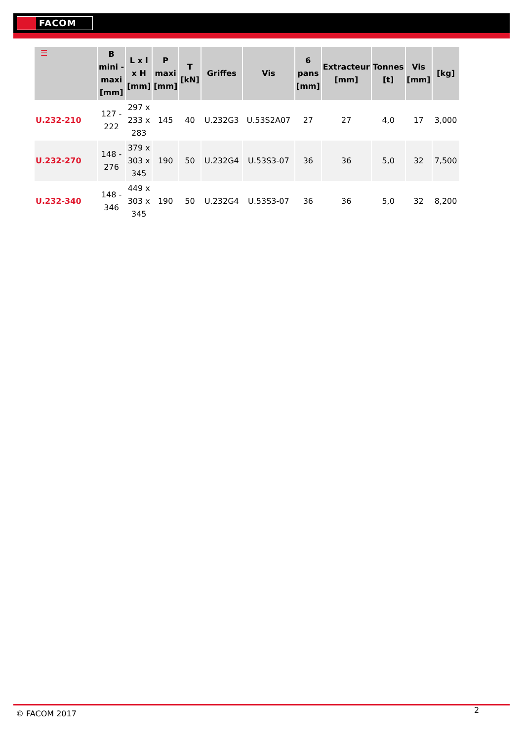FACOM
| ☰ | B mini - maxi [mm] | L x l x H [mm] | P maxi [mm] | T [kN] | Griffes | Vis | 6 pans [mm] | Extracteur [mm] | Tonnes [t] | Vis [mm] | [kg] |
| --- | --- | --- | --- | --- | --- | --- | --- | --- | --- | --- | --- |
| U.232-210 | 127 - 222 | 297 x 233 x 283 | 145 | 40 | U.232G3 | U.53S2A07 | 27 | 27 | 4,0 | 17 | 3,000 |
| U.232-270 | 148 - 276 | 379 x 303 x 345 | 190 | 50 | U.232G4 | U.53S3-07 | 36 | 36 | 5,0 | 32 | 7,500 |
| U.232-340 | 148 - 346 | 449 x 303 x 345 | 190 | 50 | U.232G4 | U.53S3-07 | 36 | 36 | 5,0 | 32 | 8,200 |
© FACOM 2017 2